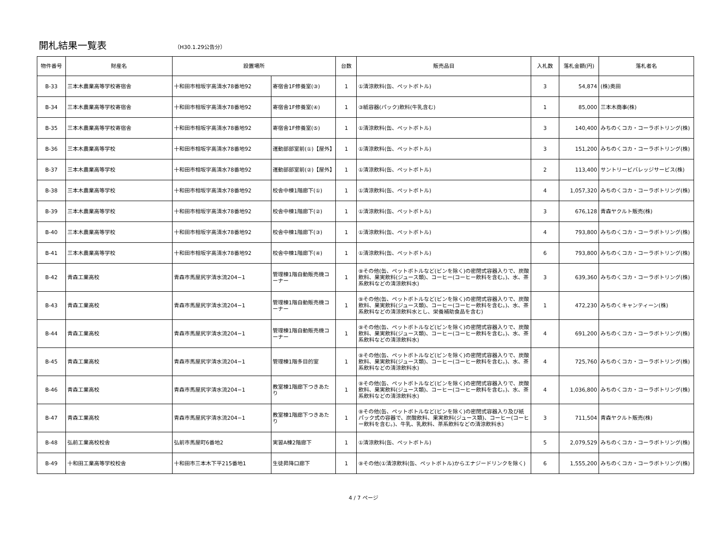開札結果一覧表
（H30.1.29公告分）
| 物件番号 | 財産名 | 設置場所 | | 台数 | 販売品目 | 入札数 | 落札金額(円) | 落札者名 |
| --- | --- | --- | --- | --- | --- | --- | --- | --- |
| B-33 | 三本木農業高等学校寄宿舎 | 十和田市相坂字高清水78番地92 | 寄宿舎1F修養室(③) | 1 | ①清涼飲料(缶、ペットボトル) | 3 | 54,874 | (株)奥田 |
| B-34 | 三本木農業高等学校寄宿舎 | 十和田市相坂字高清水78番地92 | 寄宿舎1F修養室(④) | 1 | ③紙容器(パック)飲料(牛乳含む) | 1 | 85,000 | 三本木商事(株) |
| B-35 | 三本木農業高等学校寄宿舎 | 十和田市相坂字高清水78番地92 | 寄宿舎1F修養室(⑤) | 1 | ①清涼飲料(缶、ペットボトル) | 3 | 140,400 | みちのくコカ・コーラボトリング(株) |
| B-36 | 三本木農業高等学校 | 十和田市相坂字高清水78番地92 | 運動部部室前(①)【屋外】 | 1 | ①清涼飲料(缶、ペットボトル) | 3 | 151,200 | みちのくコカ・コーラボトリング(株) |
| B-37 | 三本木農業高等学校 | 十和田市相坂字高清水78番地92 | 運動部部室前(②)【屋外】 | 1 | ①清涼飲料(缶、ペットボトル) | 2 | 113,400 | サントリービバレッジサービス(株) |
| B-38 | 三本木農業高等学校 | 十和田市相坂字高清水78番地92 | 校舎中棟1階廊下(①) | 1 | ①清涼飲料(缶、ペットボトル) | 4 | 1,057,320 | みちのくコカ・コーラボトリング(株) |
| B-39 | 三本木農業高等学校 | 十和田市相坂字高清水78番地92 | 校舎中棟1階廊下(②) | 1 | ①清涼飲料(缶、ペットボトル) | 3 | 676,128 | 青森ヤクルト販売(株) |
| B-40 | 三本木農業高等学校 | 十和田市相坂字高清水78番地92 | 校舎中棟1階廊下(③) | 1 | ①清涼飲料(缶、ペットボトル) | 4 | 793,800 | みちのくコカ・コーラボトリング(株) |
| B-41 | 三本木農業高等学校 | 十和田市相坂字高清水78番地92 | 校舎中棟1階廊下(④) | 1 | ①清涼飲料(缶、ペットボトル) | 6 | 793,800 | みちのくコカ・コーラボトリング(株) |
| B-42 | 青森工業高校 | 青森市馬屋尻字清水流204−1 | 管理棟1階自動販売機コーナー | 1 | ⑨その他(缶、ペットボトルなど(ビンを除く)の密閉式容器入りで、炭酸飲料、果実飲料(ジュース類)、コーヒー(コーヒー飲料を含む。)、水、茶系飲料などの清涼飲料水) | 3 | 639,360 | みちのくコカ・コーラボトリング(株) |
| B-43 | 青森工業高校 | 青森市馬屋尻字清水流204−1 | 管理棟1階自動販売機コーナー | 1 | ⑨その他(缶、ペットボトルなど(ビンを除く)の密閉式容器入りで、炭酸飲料、果実飲料(ジュース類)、コーヒー(コーヒー飲料を含む。)、水、茶系飲料などの清涼飲料水とし、栄養補助食品を含む) | 1 | 472,230 | みちのくキャンティーン(株) |
| B-44 | 青森工業高校 | 青森市馬屋尻字清水流204−1 | 管理棟1階自動販売機コーナー | 1 | ⑨その他(缶、ペットボトルなど(ビンを除く)の密閉式容器入りで、炭酸飲料、果実飲料(ジュース類)、コーヒー(コーヒー飲料を含む。)、水、茶系飲料などの清涼飲料水) | 4 | 691,200 | みちのくコカ・コーラボトリング(株) |
| B-45 | 青森工業高校 | 青森市馬屋尻字清水流204−1 | 管理棟1階多目的室 | 1 | ⑨その他(缶、ペットボトルなど(ビンを除く)の密閉式容器入りで、炭酸飲料、果実飲料(ジュース類)、コーヒー(コーヒー飲料を含む。)、水、茶系飲料などの清涼飲料水) | 4 | 725,760 | みちのくコカ・コーラボトリング(株) |
| B-46 | 青森工業高校 | 青森市馬屋尻字清水流204−1 | 教室棟1階廊下つきあたり | 1 | ⑨その他(缶、ペットボトルなど(ビンを除く)の密閉式容器入りで、炭酸飲料、果実飲料(ジュース類)、コーヒー(コーヒー飲料を含む。)、水、茶系飲料などの清涼飲料水) | 4 | 1,036,800 | みちのくコカ・コーラボトリング(株) |
| B-47 | 青森工業高校 | 青森市馬屋尻字清水流204−1 | 教室棟1階廊下つきあたり | 1 | ⑨その他(缶、ペットボトルなど(ビンを除く)の密閉式容器入り及び紙パック式の容器で、炭酸飲料、果実飲料(ジュース類)、コーヒー(コーヒー飲料を含む。)、牛乳、乳飲料、茶系飲料などの清涼飲料水) | 3 | 711,504 | 青森ヤクルト販売(株) |
| B-48 | 弘前工業高校校舎 | 弘前市馬屋町6番地2 | 実習A棟2階廊下 | 1 | ①清涼飲料(缶、ペットボトル) | 5 | 2,079,529 | みちのくコカ・コーラボトリング(株) |
| B-49 | 十和田工業高等学校校舎 | 十和田市三本木下平215番地1 | 生徒昇降口廊下 | 1 | ⑨その他(①清涼飲料(缶、ペットボトル)からエナジードリンクを除く) | 6 | 1,555,200 | みちのくコカ・コーラボトリング(株) |
4 / 7 ページ